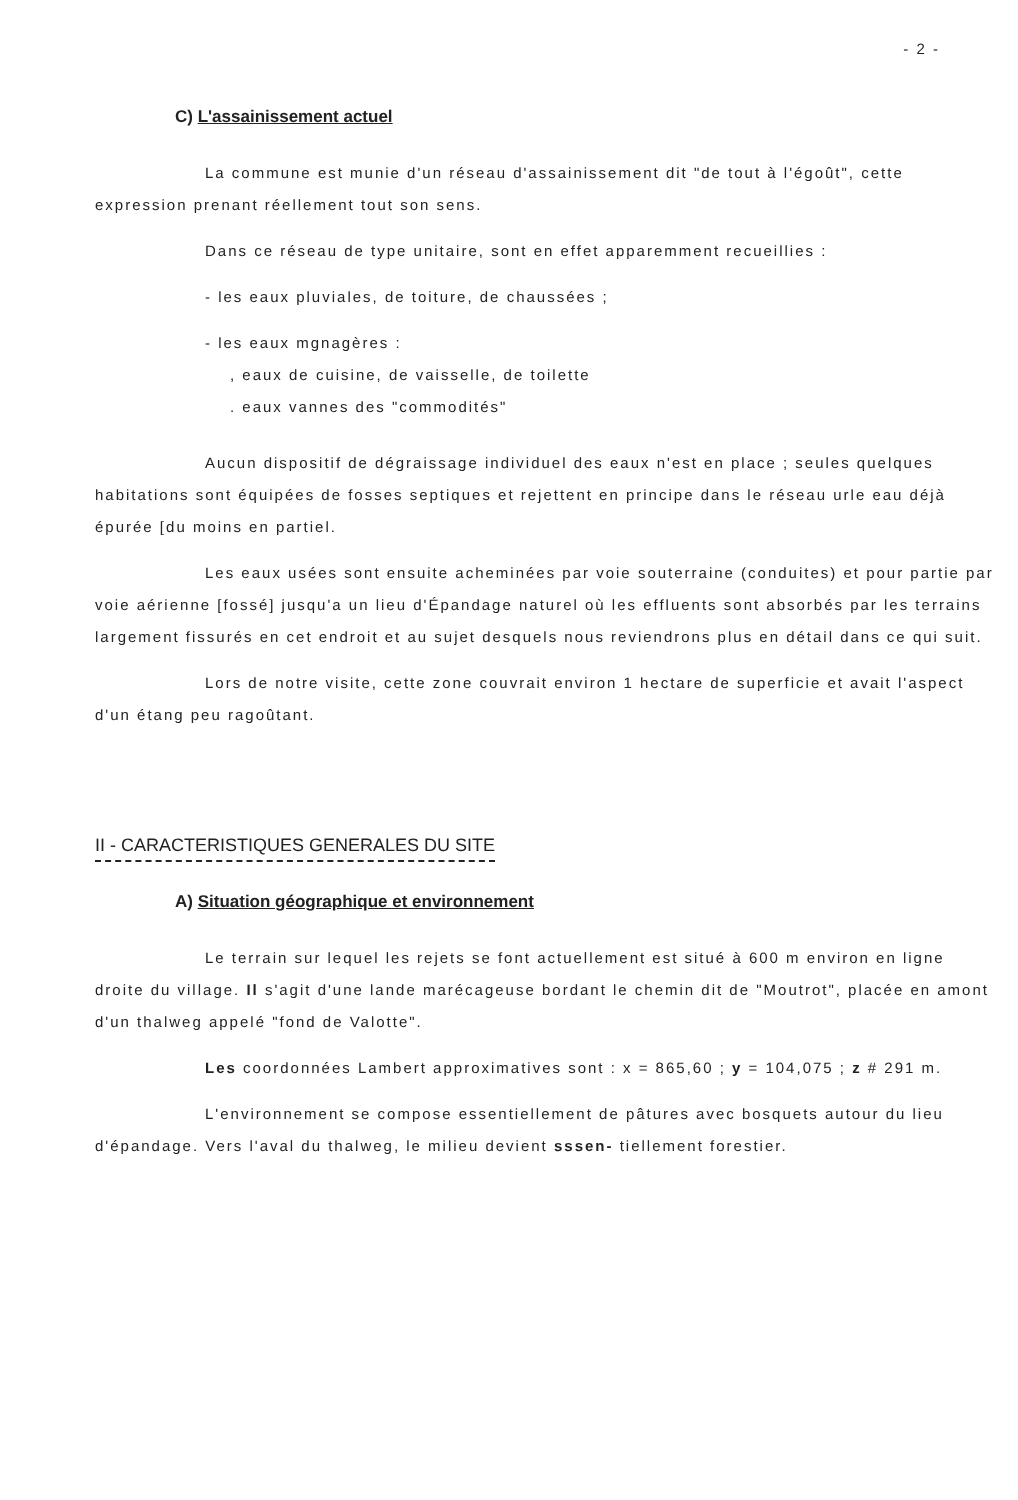- 2 -
C) L'assainissement actuel
La commune est munie d'un réseau d'assainissement dit "de tout à l'égoût", cette expression prenant réellement tout son sens.
Dans ce réseau de type unitaire, sont en effet apparemment recueillies :
- les eaux pluviales, de toiture, de chaussées ;
- les eaux mgnagères :
, eaux de cuisine, de vaisselle, de toilette
. eaux vannes des "commodités"
Aucun dispositif de dégraissage individuel des eaux n'est en place ; seules quelques habitations sont équipées de fosses septiques et rejettent en principe dans le réseau urle eau déjà épurée [du moins en partiel.
Les eaux usées sont ensuite acheminées par voie souterraine (conduites) et pour partie par voie aérienne [fossé] jusqu'a un lieu d'Épandage naturel où les effluents sont absorbés par les terrains largement fissurés en cet endroit et au sujet desquels nous reviendrons plus en détail dans ce qui suit.
Lors de notre visite, cette zone couvrait environ 1 hectare de superficie et avait l'aspect d'un étang peu ragoûtant.
II - CARACTERISTIQUES GENERALES DU SITE
A) Situation géographique et environnement
Le terrain sur lequel les rejets se font actuellement est situé à 600 m environ en ligne droite du village. Il s'agit d'une lande marécageuse bordant le chemin dit de "Moutrot", placée en amont d'un thalweg appelé "fond de Valotte".
Les coordonnées Lambert approximatives sont : x = 865,60 ; y = 104,075 ; z # 291 m.
L'environnement se compose essentiellement de pâtures avec bosquets autour du lieu d'épandage. Vers l'aval du thalweg, le milieu devient sssen- tiellement forestier.